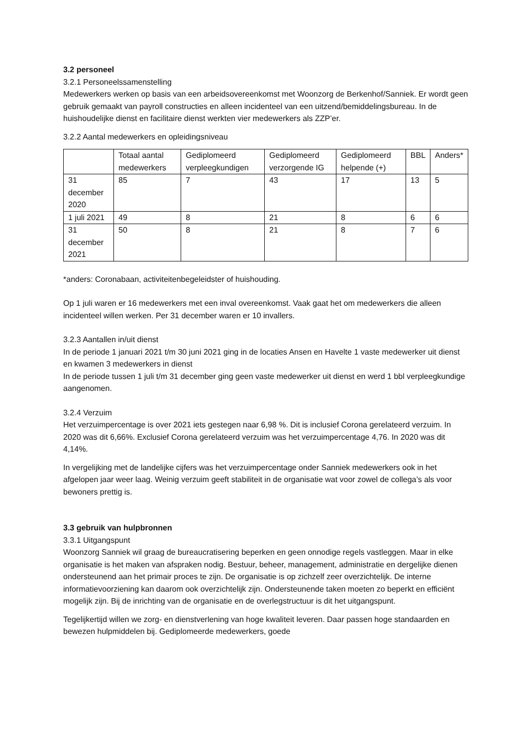3.2 personeel
3.2.1 Personeelssamenstelling
Medewerkers werken op basis van een arbeidsovereenkomst met Woonzorg de Berkenhof/Sanniek. Er wordt geen gebruik gemaakt van payroll constructies en alleen incidenteel van een uitzend/bemiddelingsbureau. In de huishoudelijke dienst en facilitaire dienst werkten vier medewerkers als ZZP’er.
3.2.2 Aantal medewerkers en opleidingsniveau
| | Totaal aantal medewerkers | Gediplomeerd verpleegkundigen | Gediplomeerd verzorgende IG | Gediplomeerd helpende (+) | BBL | Anders* |
| 31 december 2020 | 85 | 7 | 43 | 17 | 13 | 5 |
| 1 juli 2021 | 49 | 8 | 21 | 8 | 6 | 6 |
| 31 december 2021 | 50 | 8 | 21 | 8 | 7 | 6 |
*anders: Coronabaan, activiteitenbegeleidster of huishouding.
Op 1 juli waren er 16 medewerkers met een inval overeenkomst. Vaak gaat het om medewerkers die alleen incidenteel willen werken. Per 31 december waren er 10 invallers.
3.2.3 Aantallen in/uit dienst
In de periode 1 januari 2021 t/m 30 juni 2021 ging in de locaties Ansen en Havelte 1 vaste medewerker uit dienst en kwamen 3 medewerkers in dienst
In de periode tussen 1 juli t/m 31 december ging geen vaste medewerker uit dienst en werd 1 bbl verpleegkundige aangenomen.
3.2.4 Verzuim
Het verzuimpercentage is over 2021 iets gestegen naar 6,98 %. Dit is inclusief Corona gerelateerd verzuim. In 2020 was dit 6,66%. Exclusief Corona gerelateerd verzuim was het verzuimpercentage 4,76. In 2020 was dit 4,14%.
In vergelijking met de landelijke cijfers was het verzuimpercentage onder Sanniek medewerkers ook in het afgelopen jaar weer laag. Weinig verzuim geeft stabiliteit in de organisatie wat voor zowel de collega’s als voor bewoners prettig is.
3.3 gebruik van hulpbronnen
3.3.1 Uitgangspunt
Woonzorg Sanniek wil graag de bureaucratisering beperken en geen onnodige regels vastleggen. Maar in elke organisatie is het maken van afspraken nodig. Bestuur, beheer, management, administratie en dergelijke dienen ondersteunend aan het primair proces te zijn. De organisatie is op zichzelf zeer overzichtelijk. De interne informatievoorziening kan daarom ook overzichtelijk zijn. Ondersteunende taken moeten zo beperkt en efficiënt mogelijk zijn. Bij de inrichting van de organisatie en de overlegstructuur is dit het uitgangspunt.
Tegelijkertijd willen we zorg- en dienstverlening van hoge kwaliteit leveren. Daar passen hoge standaarden en bewezen hulpmiddelen bij. Gediplomeerde medewerkers, goede